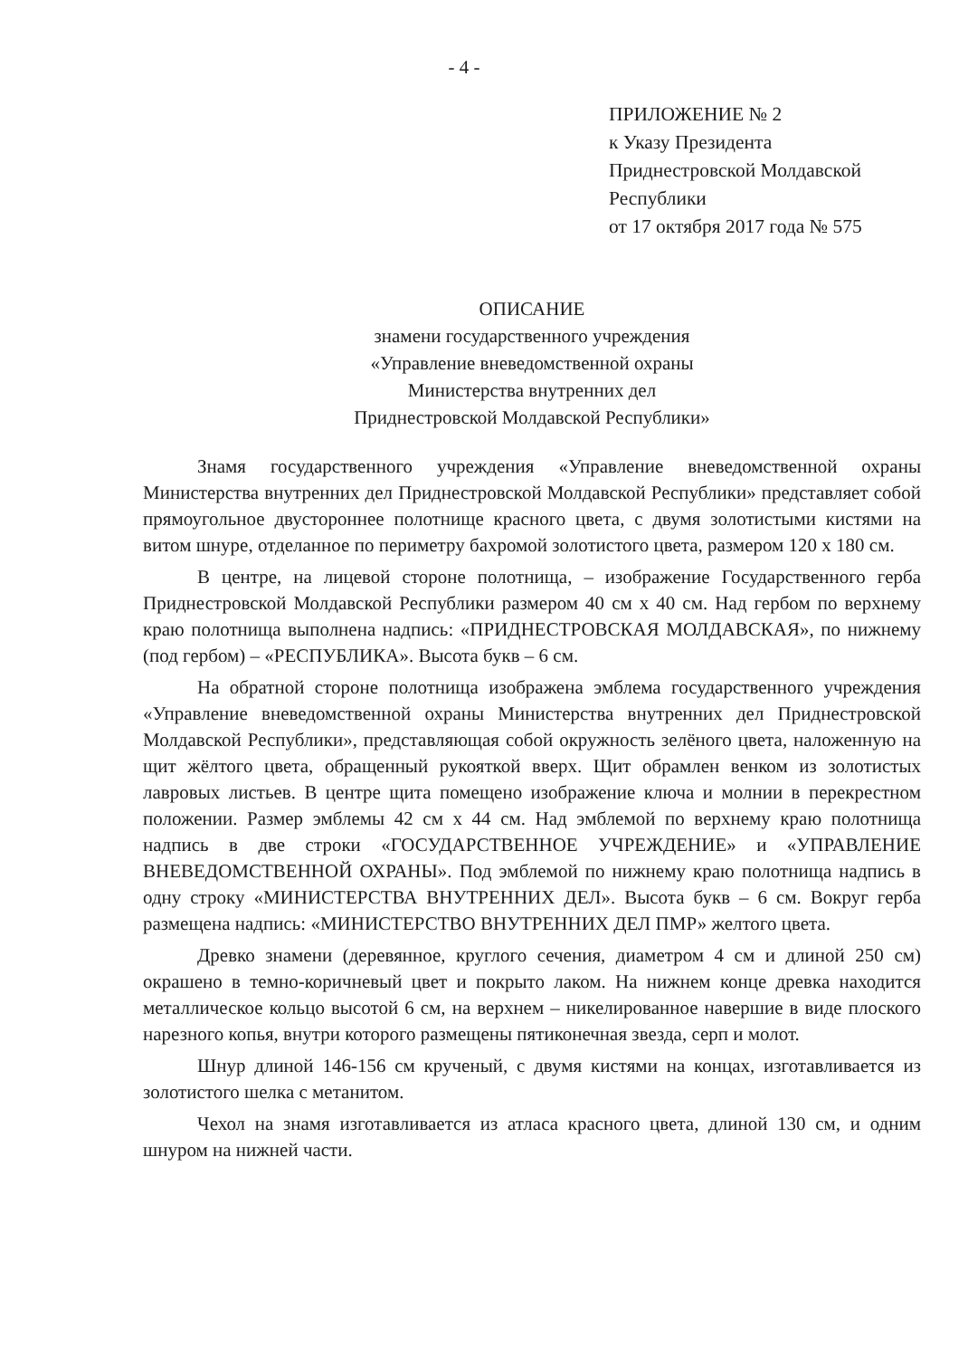- 4 -
ПРИЛОЖЕНИЕ № 2
к Указу Президента
Приднестровской Молдавской
Республики
от 17 октября 2017 года № 575
ОПИСАНИЕ
знамени государственного учреждения
«Управление вневедомственной охраны
Министерства внутренних дел
Приднестровской Молдавской Республики»
Знамя государственного учреждения «Управление вневедомственной охраны Министерства внутренних дел Приднестровской Молдавской Республики» представляет собой прямоугольное двустороннее полотнище красного цвета, с двумя золотистыми кистями на витом шнуре, отделанное по периметру бахромой золотистого цвета, размером 120 х 180 см.
В центре, на лицевой стороне полотнища, – изображение Государственного герба Приднестровской Молдавской Республики размером 40 см х 40 см. Над гербом по верхнему краю полотнища выполнена надпись: «ПРИДНЕСТРОВСКАЯ МОЛДАВСКАЯ», по нижнему (под гербом) – «РЕСПУБЛИКА». Высота букв – 6 см.
На обратной стороне полотнища изображена эмблема государственного учреждения «Управление вневедомственной охраны Министерства внутренних дел Приднестровской Молдавской Республики», представляющая собой окружность зелёного цвета, наложенную на щит жёлтого цвета, обращенный рукояткой вверх. Щит обрамлен венком из золотистых лавровых листьев. В центре щита помещено изображение ключа и молнии в перекрестном положении. Размер эмблемы 42 см х 44 см. Над эмблемой по верхнему краю полотнища надпись в две строки «ГОСУДАРСТВЕННОЕ УЧРЕЖДЕНИЕ» и «УПРАВЛЕНИЕ ВНЕВЕДОМСТВЕННОЙ ОХРАНЫ». Под эмблемой по нижнему краю полотнища надпись в одну строку «МИНИСТЕРСТВА ВНУТРЕННИХ ДЕЛ». Высота букв – 6 см. Вокруг герба размещена надпись: «МИНИСТЕРСТВО ВНУТРЕННИХ ДЕЛ ПМР» желтого цвета.
Древко знамени (деревянное, круглого сечения, диаметром 4 см и длиной 250 см) окрашено в темно-коричневый цвет и покрыто лаком. На нижнем конце древка находится металлическое кольцо высотой 6 см, на верхнем – никелированное навершие в виде плоского нарезного копья, внутри которого размещены пятиконечная звезда, серп и молот.
Шнур длиной 146-156 см крученый, с двумя кистями на концах, изготавливается из золотистого шелка с метанитом.
Чехол на знамя изготавливается из атласа красного цвета, длиной 130 см, и одним шнуром на нижней части.